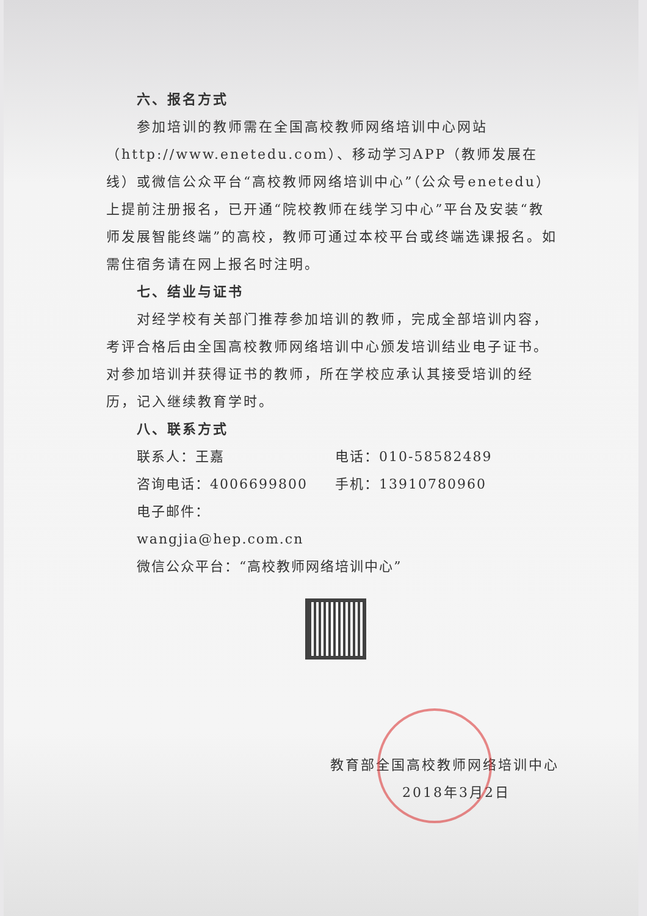六、报名方式
参加培训的教师需在全国高校教师网络培训中心网站（http://www.enetedu.com）、移动学习APP（教师发展在线）或微信公众平台“高校教师网络培训中心”（公众号enetedu）上提前注册报名，已开通“院校教师在线学习中心”平台及安装“教师发展智能终端”的高校，教师可通过本校平台或终端选课报名。如需住宿务请在网上报名时注明。
七、结业与证书
对经学校有关部门推荐参加培训的教师，完成全部培训内容，考评合格后由全国高校教师网络培训中心颁发培训结业电子证书。对参加培训并获得证书的教师，所在学校应承认其接受培训的经历，记入继续教育学时。
八、联系方式
联系人：王嘉 电话：010-58582489
咨询电话：4006699800 手机：13910780960
电子邮件：wangjia@hep.com.cn
微信公众平台：“高校教师网络培训中心”
教育部全国高校教师网络培训中心
2018年3月2日